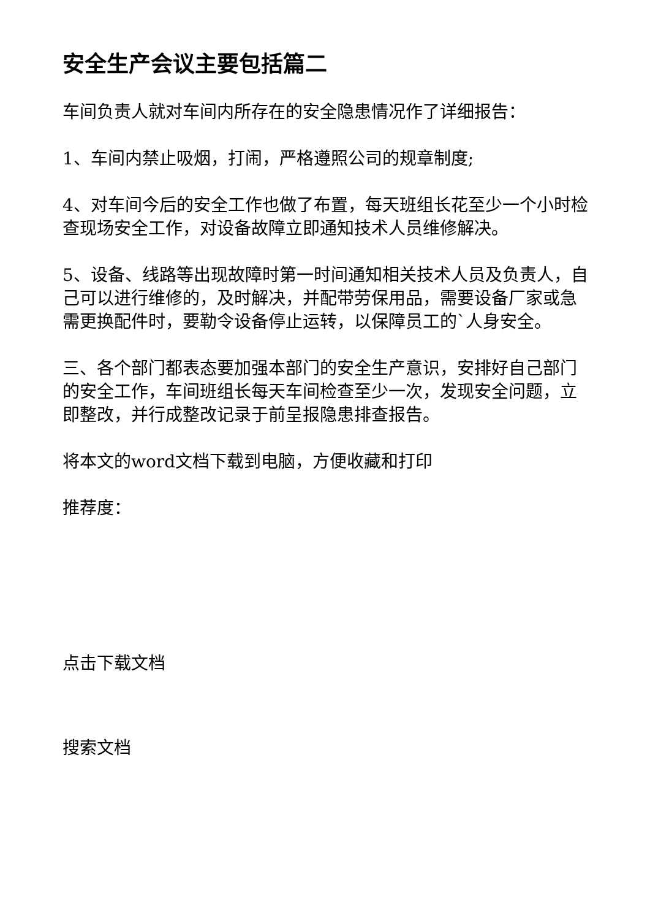安全生产会议主要包括篇二
车间负责人就对车间内所存在的安全隐患情况作了详细报告：
1、车间内禁止吸烟，打闹，严格遵照公司的规章制度;
4、对车间今后的安全工作也做了布置，每天班组长花至少一个小时检查现场安全工作，对设备故障立即通知技术人员维修解决。
5、设备、线路等出现故障时第一时间通知相关技术人员及负责人，自己可以进行维修的，及时解决，并配带劳保用品，需要设备厂家或急需更换配件时，要勒令设备停止运转，以保障员工的`人身安全。
三、各个部门都表态要加强本部门的安全生产意识，安排好自己部门的安全工作，车间班组长每天车间检查至少一次，发现安全问题，立即整改，并行成整改记录于前呈报隐患排查报告。
将本文的word文档下载到电脑，方便收藏和打印
推荐度：
点击下载文档
搜索文档